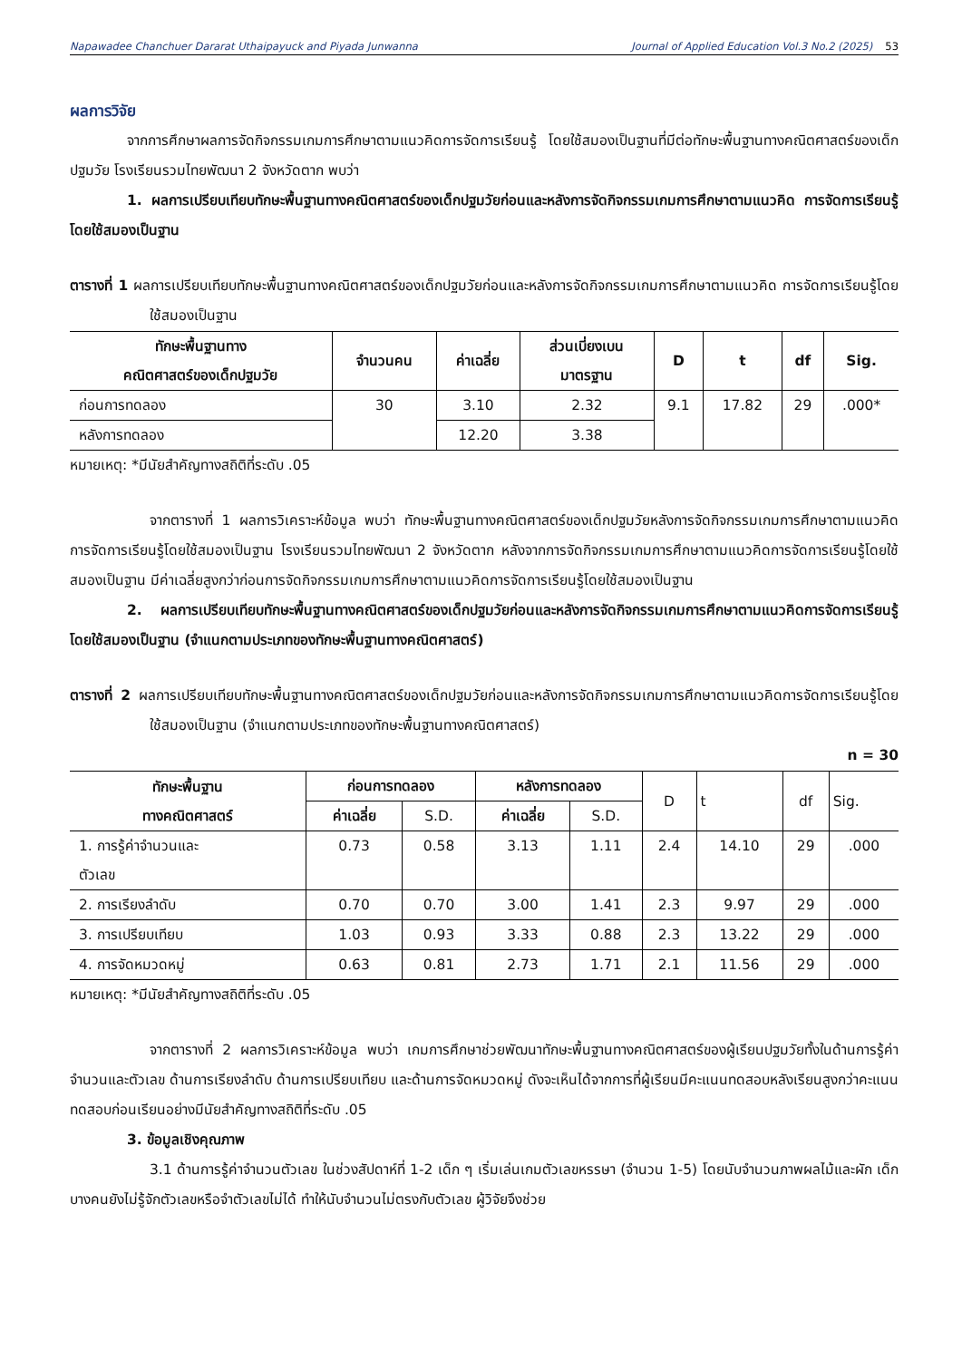Napawadee Chanchuer Dararat Uthaipayuck and Piyada Junwanna Journal of Applied Education Vol.3 No.2 (2025) 53
ผลการวิจัย
จากการศึกษาผลการจัดกิจกรรมเกมการศึกษาตามแนวคิดการจัดการเรียนรู้ โดยใช้สมองเป็นฐานที่มีต่อทักษะพื้นฐานทางคณิตศาสตร์ของเด็กปฐมวัย โรงเรียนรวมไทยพัฒนา 2 จังหวัดตาก พบว่า
1. ผลการเปรียบเทียบทักษะพื้นฐานทางคณิตศาสตร์ของเด็กปฐมวัยก่อนและหลังการจัดกิจกรรมเกมการศึกษาตามแนวคิด การจัดการเรียนรู้โดยใช้สมองเป็นฐาน
ตารางที่ 1 ผลการเปรียบเทียบทักษะพื้นฐานทางคณิตศาสตร์ของเด็กปฐมวัยก่อนและหลังการจัดกิจกรรมเกมการศึกษาตามแนวคิด การจัดการเรียนรู้โดยใช้สมองเป็นฐาน
| ทักษะพื้นฐานทาง คณิตศาสตร์ของเด็กปฐมวัย | จำนวนคน | ค่าเฉลี่ย | ส่วนเบี่ยงเบน มาตรฐาน | D | t | df | Sig. |
| --- | --- | --- | --- | --- | --- | --- | --- |
| ก่อนการทดลอง | 30 | 3.10 | 2.32 | 9.1 | 17.82 | 29 | .000* |
| หลังการทดลอง | | 12.20 | 3.38 | | | | |
หมายเหตุ: *มีนัยสำคัญทางสถิติที่ระดับ .05
จากตารางที่ 1 ผลการวิเคราะห์ข้อมูล พบว่า ทักษะพื้นฐานทางคณิตศาสตร์ของเด็กปฐมวัยหลังการจัดกิจกรรมเกมการศึกษาตามแนวคิดการจัดการเรียนรู้โดยใช้สมองเป็นฐาน โรงเรียนรวมไทยพัฒนา 2 จังหวัดตาก หลังจากการจัดกิจกรรมเกมการศึกษาตามแนวคิดการจัดการเรียนรู้โดยใช้สมองเป็นฐาน มีค่าเฉลี่ยสูงกว่าก่อนการจัดกิจกรรมเกมการศึกษาตามแนวคิดการจัดการเรียนรู้โดยใช้สมองเป็นฐาน
2. ผลการเปรียบเทียบทักษะพื้นฐานทางคณิตศาสตร์ของเด็กปฐมวัยก่อนและหลังการจัดกิจกรรมเกมการศึกษาตามแนวคิดการจัดการเรียนรู้โดยใช้สมองเป็นฐาน (จำแนกตามประเภทของทักษะพื้นฐานทางคณิตศาสตร์)
ตารางที่ 2 ผลการเปรียบเทียบทักษะพื้นฐานทางคณิตศาสตร์ของเด็กปฐมวัยก่อนและหลังการจัดกิจกรรมเกมการศึกษาตามแนวคิดการจัดการเรียนรู้โดยใช้สมองเป็นฐาน (จำแนกตามประเภทของทักษะพื้นฐานทางคณิตศาสตร์)
n = 30
| ทักษะพื้นฐาน ทางคณิตศาสตร์ | ก่อนการทดลอง | | หลังการทดลอง | | D | t | df | Sig. |
| --- | --- | --- | --- | --- | --- | --- | --- | --- |
| | ค่าเฉลี่ย | S.D. | ค่าเฉลี่ย | S.D. | | | | |
| 1. การรู้ค่าจำนวนและ ตัวเลข | 0.73 | 0.58 | 3.13 | 1.11 | 2.4 | 14.10 | 29 | .000 |
| 2. การเรียงลำดับ | 0.70 | 0.70 | 3.00 | 1.41 | 2.3 | 9.97 | 29 | .000 |
| 3. การเปรียบเทียบ | 1.03 | 0.93 | 3.33 | 0.88 | 2.3 | 13.22 | 29 | .000 |
| 4. การจัดหมวดหมู่ | 0.63 | 0.81 | 2.73 | 1.71 | 2.1 | 11.56 | 29 | .000 |
หมายเหตุ: *มีนัยสำคัญทางสถิติที่ระดับ .05
จากตารางที่ 2 ผลการวิเคราะห์ข้อมูล พบว่า เกมการศึกษาช่วยพัฒนาทักษะพื้นฐานทางคณิตศาสตร์ของผู้เรียนปฐมวัยทั้งในด้านการรู้ค่าจำนวนและตัวเลข ด้านการเรียงลำดับ ด้านการเปรียบเทียบ และด้านการจัดหมวดหมู่ ดังจะเห็นได้จากการที่ผู้เรียนมีคะแนนทดสอบหลังเรียนสูงกว่าคะแนนทดสอบก่อนเรียนอย่างมีนัยสำคัญทางสถิติที่ระดับ .05
3. ข้อมูลเชิงคุณภาพ
3.1 ด้านการรู้ค่าจำนวนตัวเลข ในช่วงสัปดาห์ที่ 1-2 เด็ก ๆ เริ่มเล่นเกมตัวเลขหรรษา (จำนวน 1-5) โดยนับจำนวนภาพผลไม้และผัก เด็กบางคนยังไม่รู้จักตัวเลขหรือจำตัวเลขไม่ได้ ทำให้นับจำนวนไม่ตรงกับตัวเลข ผู้วิจัยจึงช่วย